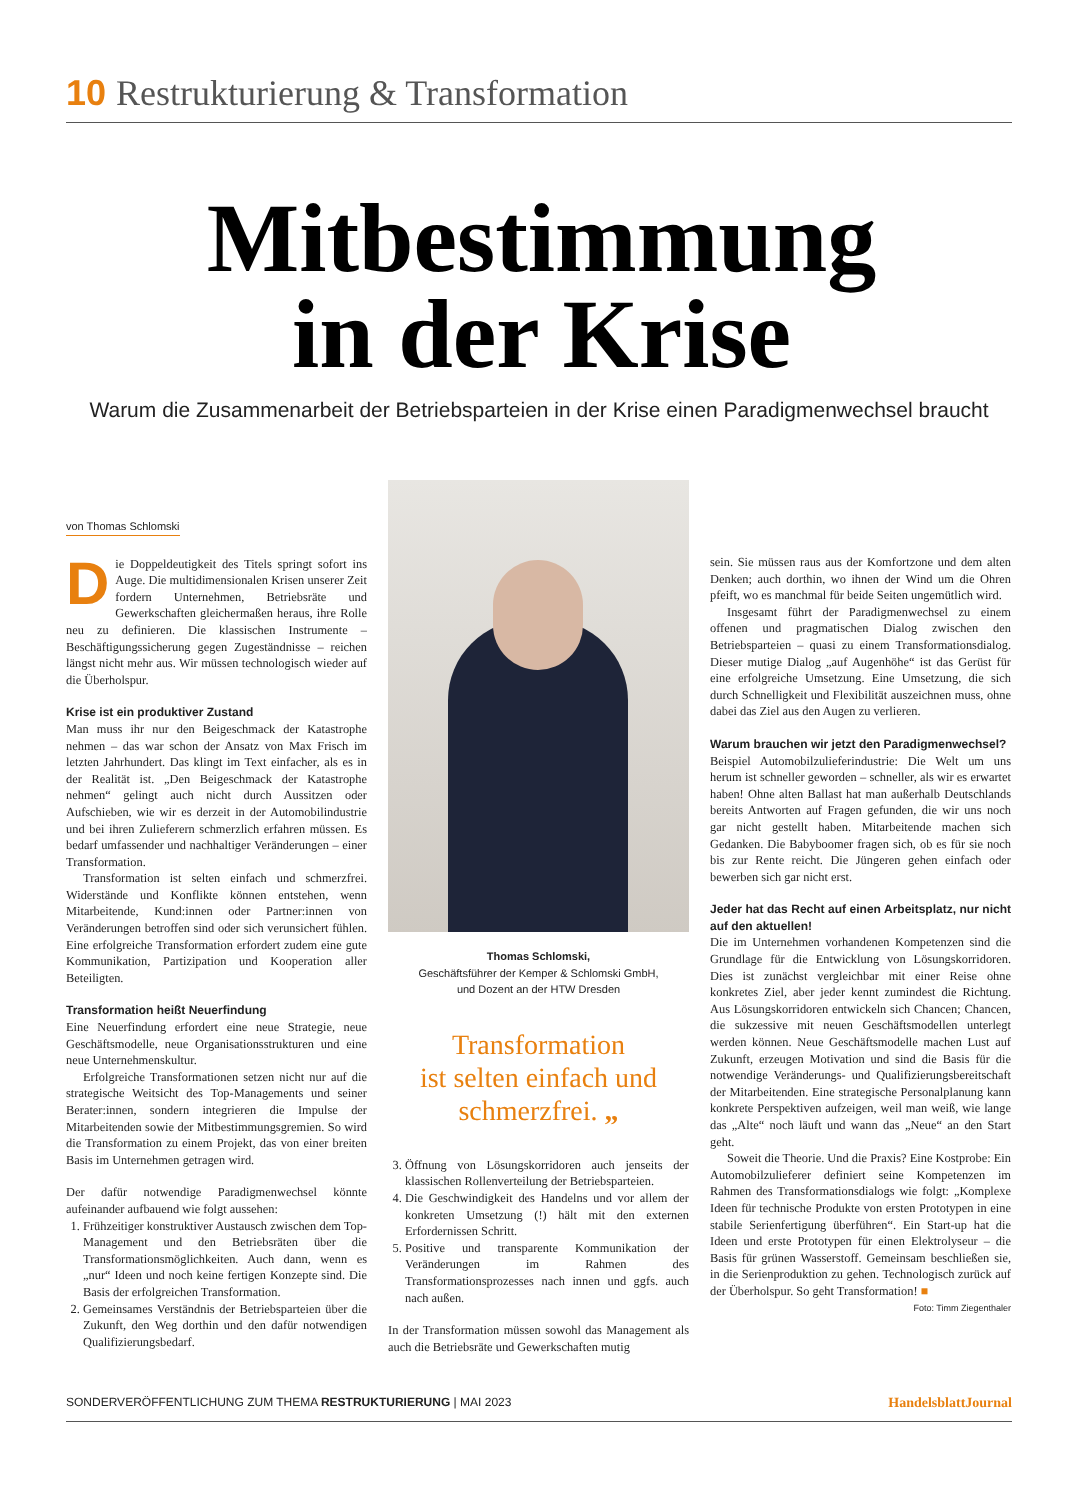10 Restrukturierung & Transformation
Mitbestimmung
in der Krise
Warum die Zusammenarbeit der Betriebsparteien in der Krise einen Paradigmenwechsel braucht
von Thomas Schlomski
Die Doppeldeutigkeit des Titels springt sofort ins Auge. Die multidimensionalen Krisen unserer Zeit fordern Unternehmen, Betriebsräte und Gewerkschaften gleichermaßen heraus, ihre Rolle neu zu definieren. Die klassischen Instrumente – Beschäftigungssicherung gegen Zugeständnisse – reichen längst nicht mehr aus. Wir müssen technologisch wieder auf die Überholspur.
Krise ist ein produktiver Zustand
Man muss ihr nur den Beigeschmack der Katastrophe nehmen – das war schon der Ansatz von Max Frisch im letzten Jahrhundert. Das klingt im Text einfacher, als es in der Realität ist. „Den Beigeschmack der Katastrophe nehmen“ gelingt auch nicht durch Aussitzen oder Aufschieben, wie wir es derzeit in der Automobilindustrie und bei ihren Zulieferern schmerzlich erfahren müssen. Es bedarf umfassender und nachhaltiger Veränderungen – einer Transformation.
Transformation ist selten einfach und schmerzfrei. Widerstände und Konflikte können entstehen, wenn Mitarbeitende, Kund:innen oder Partner:innen von Veränderungen betroffen sind oder sich verunsichert fühlen. Eine erfolgreiche Transformation erfordert zudem eine gute Kommunikation, Partizipation und Kooperation aller Beteiligten.
Transformation heißt Neuerfindung
Eine Neuerfindung erfordert eine neue Strategie, neue Geschäftsmodelle, neue Organisationsstrukturen und eine neue Unternehmenskultur.
Erfolgreiche Transformationen setzen nicht nur auf die strategische Weitsicht des Top-Managements und seiner Berater:innen, sondern integrieren die Impulse der Mitarbeitenden sowie der Mitbestimmungsgremien. So wird die Transformation zu einem Projekt, das von einer breiten Basis im Unternehmen getragen wird.
Der dafür notwendige Paradigmenwechsel könnte aufeinander aufbauend wie folgt aussehen:
1. Frühzeitiger konstruktiver Austausch zwischen dem Top-Management und den Betriebsräten über die Transformationsmöglichkeiten. Auch dann, wenn es „nur“ Ideen und noch keine fertigen Konzepte sind. Die Basis der erfolgreichen Transformation.
2. Gemeinsames Verständnis der Betriebsparteien über die Zukunft, den Weg dorthin und den dafür notwendigen Qualifizierungsbedarf.
Thomas Schlomski,
Geschäftsführer der Kemper & Schlomski GmbH,
und Dozent an der HTW Dresden
Transformation
ist selten einfach und
schmerzfrei. „
3. Öffnung von Lösungskorridoren auch jenseits der klassischen Rollenverteilung der Betriebsparteien.
4. Die Geschwindigkeit des Handelns und vor allem der konkreten Umsetzung (!) hält mit den externen Erfordernissen Schritt.
5. Positive und transparente Kommunikation der Veränderungen im Rahmen des Transformationsprozesses nach innen und ggfs. auch nach außen.
In der Transformation müssen sowohl das Management als auch die Betriebsräte und Gewerkschaften mutig
sein. Sie müssen raus aus der Komfortzone und dem alten Denken; auch dorthin, wo ihnen der Wind um die Ohren pfeift, wo es manchmal für beide Seiten ungemütlich wird.
Insgesamt führt der Paradigmenwechsel zu einem offenen und pragmatischen Dialog zwischen den Betriebsparteien – quasi zu einem Transformationsdialog. Dieser mutige Dialog „auf Augenhöhe“ ist das Gerüst für eine erfolgreiche Umsetzung. Eine Umsetzung, die sich durch Schnelligkeit und Flexibilität auszeichnen muss, ohne dabei das Ziel aus den Augen zu verlieren.
Warum brauchen wir jetzt den Paradigmenwechsel?
Beispiel Automobilzulieferindustrie: Die Welt um uns herum ist schneller geworden – schneller, als wir es erwartet haben! Ohne alten Ballast hat man außerhalb Deutschlands bereits Antworten auf Fragen gefunden, die wir uns noch gar nicht gestellt haben. Mitarbeitende machen sich Gedanken. Die Babyboomer fragen sich, ob es für sie noch bis zur Rente reicht. Die Jüngeren gehen einfach oder bewerben sich gar nicht erst.
Jeder hat das Recht auf einen Arbeitsplatz, nur nicht auf den aktuellen!
Die im Unternehmen vorhandenen Kompetenzen sind die Grundlage für die Entwicklung von Lösungskorridoren. Dies ist zunächst vergleichbar mit einer Reise ohne konkretes Ziel, aber jeder kennt zumindest die Richtung. Aus Lösungskorridoren entwickeln sich Chancen; Chancen, die sukzessive mit neuen Geschäftsmodellen unterlegt werden können. Neue Geschäftsmodelle machen Lust auf Zukunft, erzeugen Motivation und sind die Basis für die notwendige Veränderungs- und Qualifizierungsbereitschaft der Mitarbeitenden. Eine strategische Personalplanung kann konkrete Perspektiven aufzeigen, weil man weiß, wie lange das „Alte“ noch läuft und wann das „Neue“ an den Start geht.
Soweit die Theorie. Und die Praxis? Eine Kostprobe: Ein Automobilzulieferer definiert seine Kompetenzen im Rahmen des Transformationsdialogs wie folgt: „Komplexe Ideen für technische Produkte von ersten Prototypen in eine stabile Serienfertigung überführen“. Ein Start-up hat die Ideen und erste Prototypen für einen Elektrolyseur – die Basis für grünen Wasserstoff. Gemeinsam beschließen sie, in die Serienproduktion zu gehen. Technologisch zurück auf der Überholspur. So geht Transformation! ■
Foto: Timm Ziegenthaler
SONDERVERÖFFENTLICHUNG ZUM THEMA RESTRUKTURIERUNG | MAI 2023 HandelsblattJournal